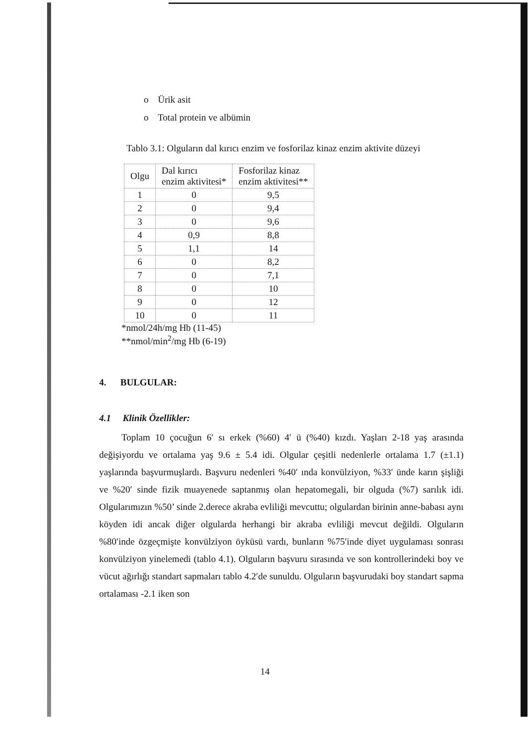o Ürik asit
o Total protein ve albümin
Tablo 3.1: Olguların dal kırıcı enzim ve fosforilaz kinaz enzim aktivite düzeyi
| Olgu | Dal kırıcı enzim aktivitesi* | Fosforilaz kinaz enzim aktivitesi** |
| --- | --- | --- |
| 1 | 0 | 9,5 |
| 2 | 0 | 9,4 |
| 3 | 0 | 9,6 |
| 4 | 0,9 | 8,8 |
| 5 | 1,1 | 14 |
| 6 | 0 | 8,2 |
| 7 | 0 | 7,1 |
| 8 | 0 | 10 |
| 9 | 0 | 12 |
| 10 | 0 | 11 |
*nmol/24h/mg Hb (11-45)
**nmol/min<sup>2</sup>/mg Hb (6-19)
4. BULGULAR:
4.1 Klinik Özellikler:
Toplam 10 çocuğun 6′ sı erkek (%60) 4′ ü (%40) kızdı. Yaşları 2-18 yaş arasında değişiyordu ve ortalama yaş 9.6 ± 5.4 idi. Olgular çeşitli nedenlerle ortalama 1.7 (±1.1) yaşlarında başvurmuşlardı. Başvuru nedenleri %40′ ında konvülziyon, %33′ ünde karın şişliği ve %20′ sinde fizik muayenede saptanmış olan hepatomegali, bir olguda (%7) sarılık idi. Olgularımızın %50’ sinde 2.derece akraba evliliği mevcuttu; olgulardan birinin anne-babası aynı köyden idi ancak diğer olgularda herhangi bir akraba evliliği mevcut değildi. Olguların %80′inde özgeçmişte konvülziyon öyküsü vardı, bunların %75′inde diyet uygulaması sonrası konvülziyon yinelemedi (tablo 4.1). Olguların başvuru sırasında ve son kontrollerindeki boy ve vücut ağırlığı standart sapmaları tablo 4.2′de sunuldu. Olguların başvurudaki boy standart sapma ortalaması -2.1 iken son
14